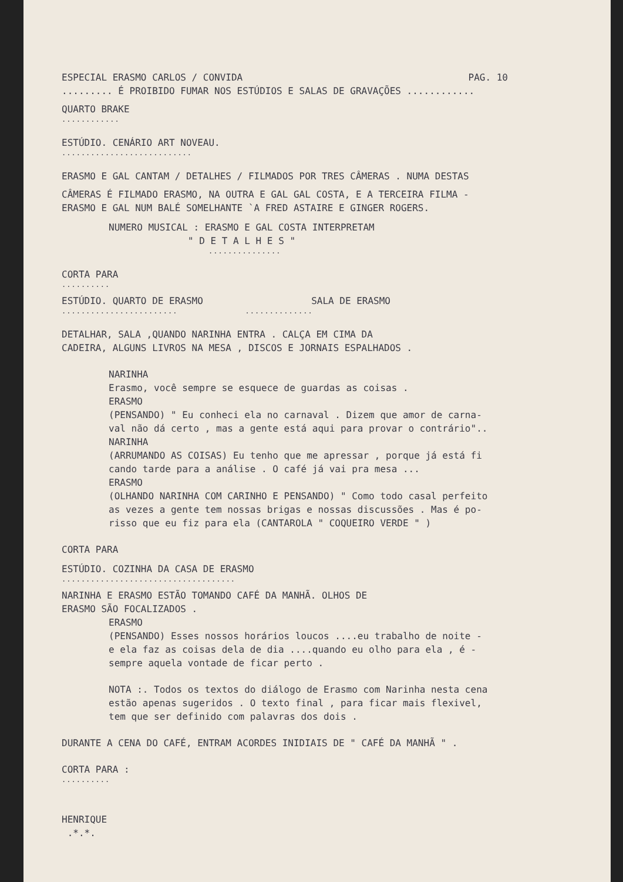ESPECIAL ERASMO CARLOS / CONVIDA PAG. 10
......... É PROIBIDO FUMAR NOS ESTÚDIOS E SALAS DE GRAVAÇÕES ............
QUARTO BRAKE
............
ESTÚDIO. CENÁRIO ART NOVEAU.
...........................
ERASMO E GAL CANTAM / DETALHES / FILMADOS POR TRES CÂMERAS . NUMA DESTAS
CÂMERAS É FILMADO ERASMO, NA OUTRA E GAL GAL COSTA, E A TERCEIRA FILMA -
ERASMO E GAL NUM BALÉ SOMELHANTE `A FRED ASTAIRE E GINGER ROGERS.
NUMERO MUSICAL : ERASMO E GAL COSTA INTERPRETAM
" D E T A L H E S "
...............
CORTA PARA
..........
ESTÚDIO. QUARTO DE ERASMO SALA DE ERASMO
........................ ..............
DETALHAR, SALA ,QUANDO NARINHA ENTRA . CALÇA EM CIMA DA
CADEIRA, ALGUNS LIVROS NA MESA , DISCOS E JORNAIS ESPALHADOS .
NARINHA
Erasmo, você sempre se esquece de guardas as coisas .
ERASMO
(PENSANDO) " Eu conheci ela no carnaval . Dizem que amor de carna-
val não dá certo , mas a gente está aqui para provar o contrário"..
NARINHA
(ARRUMANDO AS COISAS) Eu tenho que me apressar , porque já está fi
cando tarde para a análise . O café já vai pra mesa ...
ERASMO
(OLHANDO NARINHA COM CARINHO E PENSANDO) " Como todo casal perfeito
as vezes a gente tem nossas brigas e nossas discussões . Mas é po-
risso que eu fiz para ela (CANTAROLA " COQUEIRO VERDE " )
CORTA PARA
ESTÚDIO. COZINHA DA CASA DE ERASMO
....................................
NARINHA E ERASMO ESTÃO TOMANDO CAFÉ DA MANHÃ. OLHOS DE
ERASMO SÃO FOCALIZADOS .
ERASMO
(PENSANDO) Esses nossos horários loucos ....eu trabalho de noite -
e ela faz as coisas dela de dia ....quando eu olho para ela , é -
sempre aquela vontade de ficar perto .
NOTA :. Todos os textos do diálogo de Erasmo com Narinha nesta cena
estão apenas sugeridos . O texto final , para ficar mais flexivel,
tem que ser definido com palavras dos dois .
DURANTE A CENA DO CAFÉ, ENTRAM ACORDES INIDIAIS DE " CAFÉ DA MANHÃ " .
CORTA PARA :
..........
HENRIQUE
.*.*.